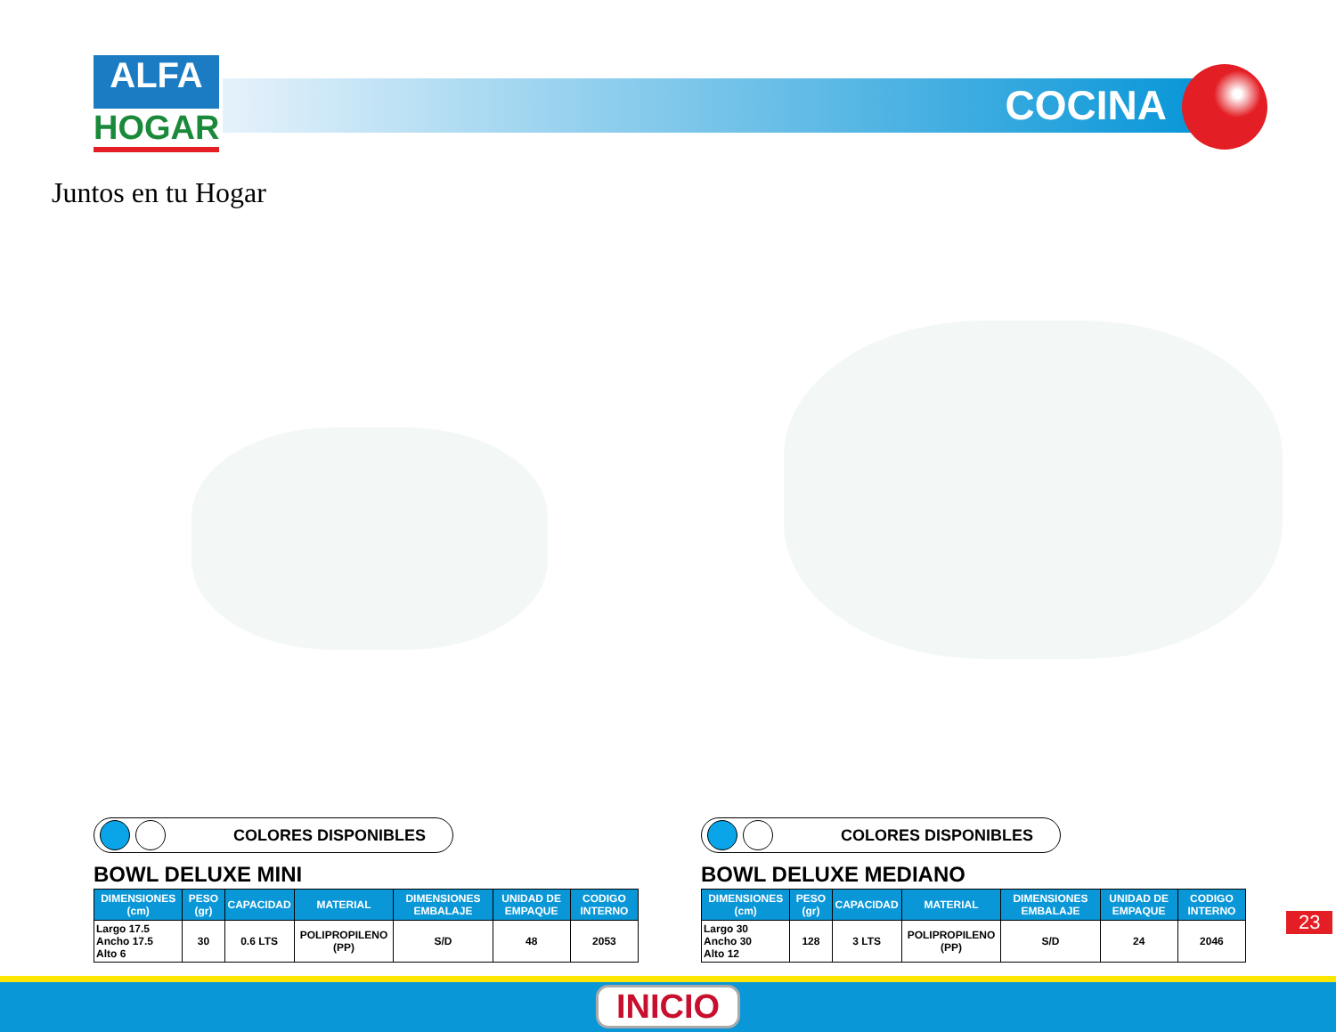ALFA
HOGAR
Juntos en tu Hogar
COCINA
COLORES DISPONIBLES
BOWL DELUXE MINI
| DIMENSIONES (cm) | PESO (gr) | CAPACIDAD | MATERIAL | DIMENSIONES EMBALAJE | UNIDAD DE EMPAQUE | CODIGO INTERNO |
| --- | --- | --- | --- | --- | --- | --- |
| Largo 17.5 Ancho 17.5 Alto 6 | 30 | 0.6 LTS | POLIPROPILENO (PP) | S/D | 48 | 2053 |
COLORES DISPONIBLES
BOWL DELUXE MEDIANO
| DIMENSIONES (cm) | PESO (gr) | CAPACIDAD | MATERIAL | DIMENSIONES EMBALAJE | UNIDAD DE EMPAQUE | CODIGO INTERNO |
| --- | --- | --- | --- | --- | --- | --- |
| Largo 30 Ancho 30 Alto 12 | 128 | 3 LTS | POLIPROPILENO (PP) | S/D | 24 | 2046 |
23
INICIO